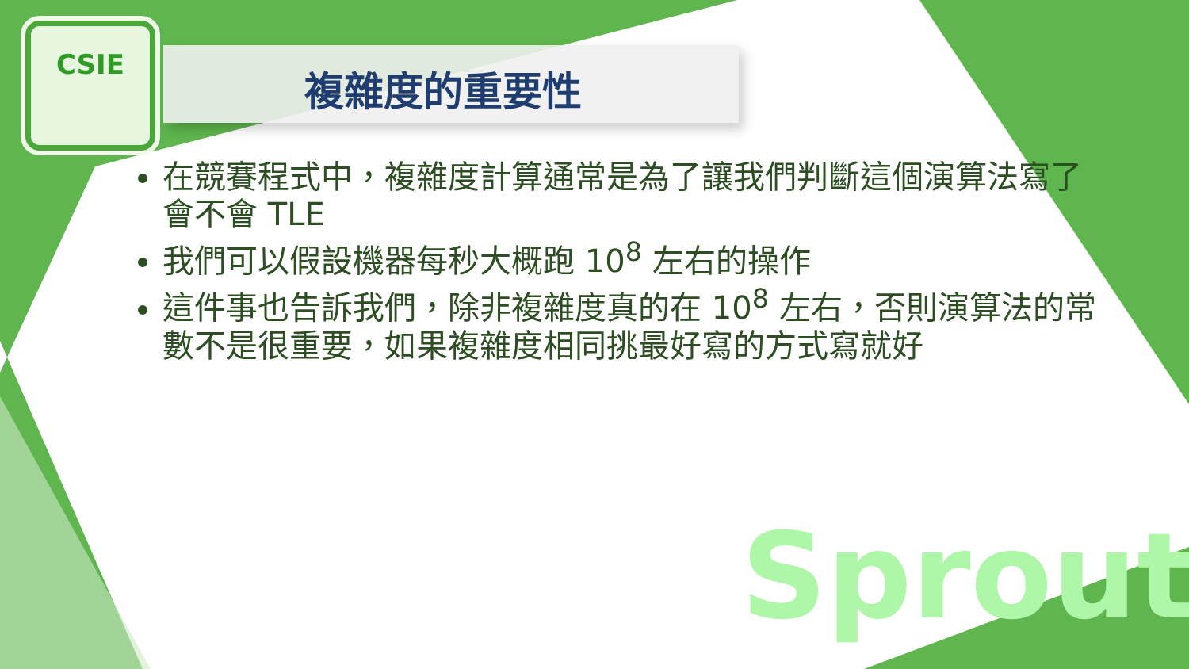CSIE
複雜度的重要性
在競賽程式中，複雜度計算通常是為了讓我們判斷這個演算法寫了會不會 TLE
我們可以假設機器每秒大概跑 10<sup>8</sup> 左右的操作
這件事也告訴我們，除非複雜度真的在 10<sup>8</sup> 左右，否則演算法的常數不是很重要，如果複雜度相同挑最好寫的方式寫就好
Sprout